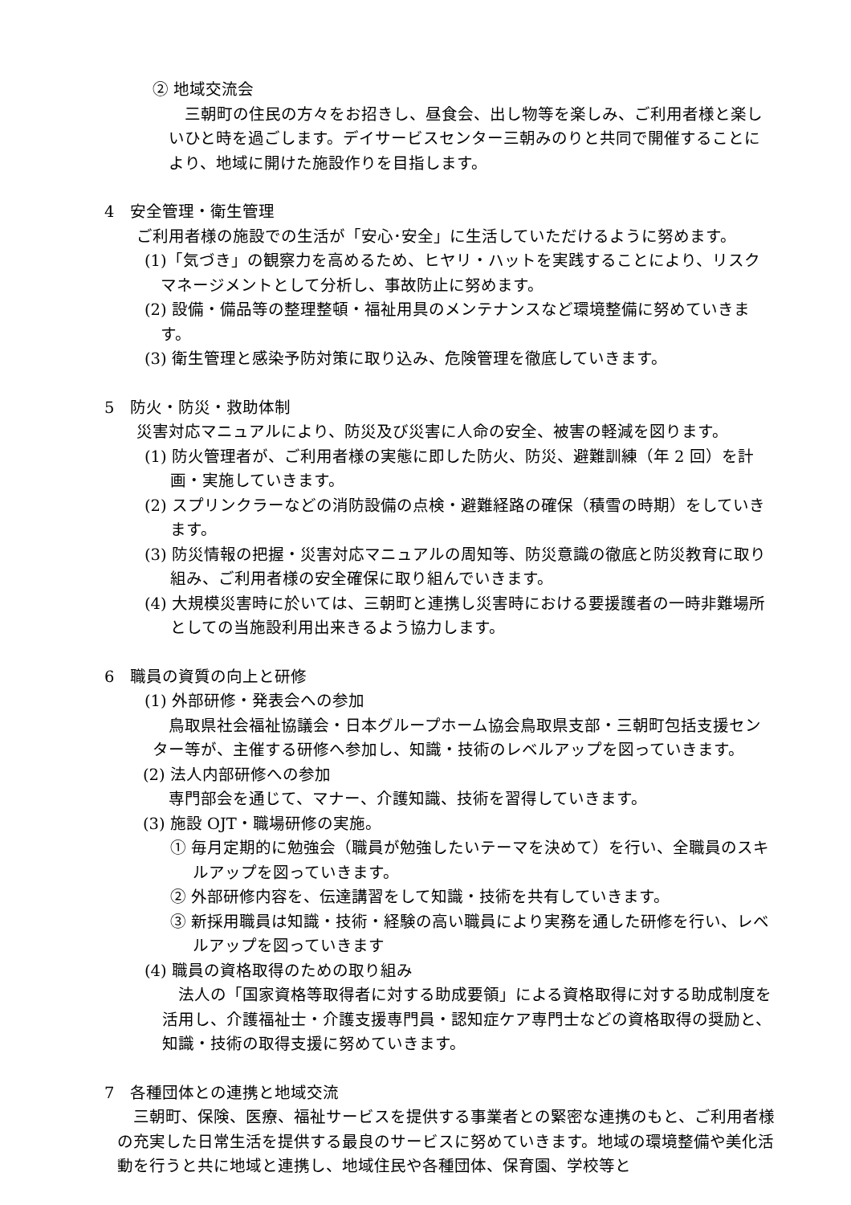② 地域交流会
三朝町の住民の方々をお招きし、昼食会、出し物等を楽しみ、ご利用者様と楽しいひと時を過ごします。デイサービスセンター三朝みのりと共同で開催することにより、地域に開けた施設作りを目指します。
4　安全管理・衛生管理
ご利用者様の施設での生活が「安心･安全」に生活していただけるように努めます。
(1)「気づき」の観察力を高めるため、ヒヤリ・ハットを実践することにより、リスクマネージメントとして分析し、事故防止に努めます。
(2) 設備・備品等の整理整頓・福祉用具のメンテナンスなど環境整備に努めていきます。
(3) 衛生管理と感染予防対策に取り込み、危険管理を徹底していきます。
5　防火・防災・救助体制
災害対応マニュアルにより、防災及び災害に人命の安全、被害の軽減を図ります。
(1) 防火管理者が、ご利用者様の実態に即した防火、防災、避難訓練（年 2 回）を計画・実施していきます。
(2) スプリンクラーなどの消防設備の点検・避難経路の確保（積雪の時期）をしていきます。
(3) 防災情報の把握・災害対応マニュアルの周知等、防災意識の徹底と防災教育に取り組み、ご利用者様の安全確保に取り組んでいきます。
(4) 大規模災害時に於いては、三朝町と連携し災害時における要援護者の一時非難場所としての当施設利用出来きるよう協力します。
6　職員の資質の向上と研修
(1) 外部研修・発表会への参加
鳥取県社会福祉協議会・日本グループホーム協会鳥取県支部・三朝町包括支援センター等が、主催する研修へ参加し、知識・技術のレベルアップを図っていきます。
(2) 法人内部研修への参加
専門部会を通じて、マナー、介護知識、技術を習得していきます。
(3) 施設 OJT・職場研修の実施。
① 毎月定期的に勉強会（職員が勉強したいテーマを決めて）を行い、全職員のスキルアップを図っていきます。
② 外部研修内容を、伝達講習をして知識・技術を共有していきます。
③ 新採用職員は知識・技術・経験の高い職員により実務を通した研修を行い、レベルアップを図っていきます
(4) 職員の資格取得のための取り組み
法人の「国家資格等取得者に対する助成要領」による資格取得に対する助成制度を活用し、介護福祉士・介護支援専門員・認知症ケア専門士などの資格取得の奨励と、知識・技術の取得支援に努めていきます。
7　各種団体との連携と地域交流
三朝町、保険、医療、福祉サービスを提供する事業者との緊密な連携のもと、ご利用者様の充実した日常生活を提供する最良のサービスに努めていきます。地域の環境整備や美化活動を行うと共に地域と連携し、地域住民や各種団体、保育園、学校等と